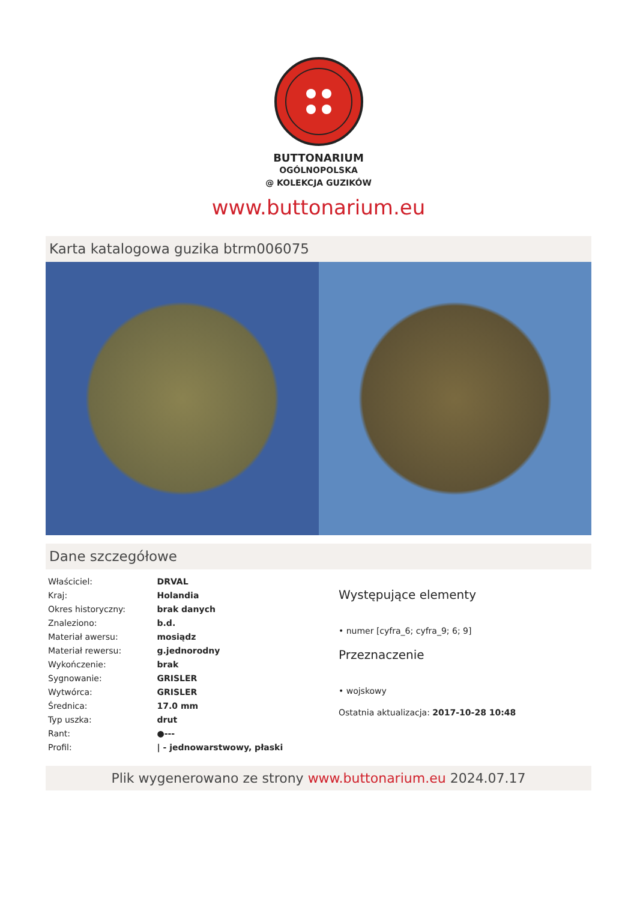BUTTONARIUM
OGÓLNOPOLSKA
@ KOLEKCJA GUZIKÓW
www.buttonarium.eu
Karta katalogowa guzika btrm006075
Dane szczegółowe
| Właściciel: | DRVAL |
| Kraj: | Holandia |
| Okres historyczny: | brak danych |
| Znaleziono: | b.d. |
| Materiał awersu: | mosiądz |
| Materiał rewersu: | g.jednorodny |
| Wykończenie: | brak |
| Sygnowanie: | GRISLER |
| Wytwórca: | GRISLER |
| Średnica: | 17.0 mm |
| Typ uszka: | drut |
| Rant: | ●--- |
| Profil: | / - jednowarstwowy, płaski |
Występujące elementy
• numer [cyfra_6; cyfra_9; 6; 9]
Przeznaczenie
• wojskowy
Ostatnia aktualizacja: 2017-10-28 10:48
Plik wygenerowano ze strony www.buttonarium.eu 2024.07.17